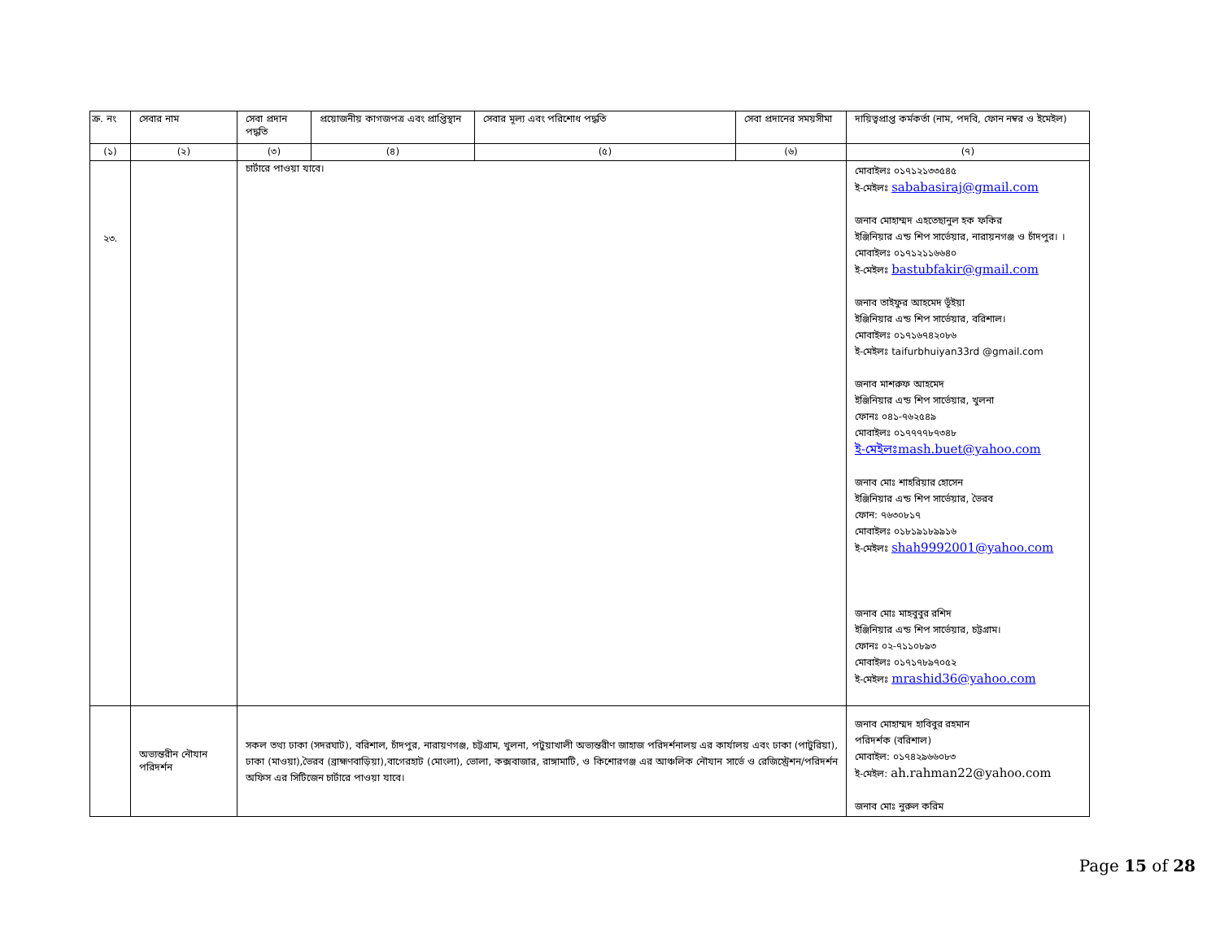| ক্র. নং | সেবার নাম | সেবা প্রদান পদ্ধতি | প্রয়োজনীয় কাগজপত্র এবং প্রাপ্তিস্থান | সেবার মূল্য এবং পরিশোধ পদ্ধতি | সেবা প্রদানের সময়সীমা | দায়িত্বপ্রাপ্ত কর্মকর্তা (নাম, পদবি, ফোন নম্বর ও ইমেইল) |
| --- | --- | --- | --- | --- | --- | --- |
| (১) | (২) | (৩) | (৪) | (৫) | (৬) | (৭) |
| ২৩. | | চার্টারে পাওয়া যাবে। | | | | মোবাইলঃ ০১৭১২১৩৩৫৪৫ ই-মেইলঃ sababasiraj@gmail.com জনাব মোহাম্মদ এহতেছানুল হক ফকির ইঞ্জিনিয়ার এন্ড শিপ সার্ভেয়ার, নারায়নগঞ্জ ও চাঁদপুর। । মোবাইলঃ ০১৭১২১১৬৬৪০ ই-মেইলঃ bastubfakir@gmail.com জনাব তাইফুর আহমেদ ভূঁইয়া ইঞ্জিনিয়ার এন্ড শিপ সার্ভেয়ার, বরিশাল। মোবাইলঃ ০১৭১৬৭৪২০৮৬ ই-মেইলঃ taifurbhuiyan33rd @gmail.com জনাব মাশরুফ আহমেদ ইঞ্জিনিয়ার এন্ড শিপ সার্ভেয়ার, খুলনা ফোনঃ ০৪১-৭৬২৫৪৯ মোবাইলঃ ০১৭৭৭৭৮৭৩৪৮ ই-মেইলঃmash.buet@yahoo.com জনাব মোঃ শাহরিয়ার হোসেন ইঞ্জিনিয়ার এন্ড শিপ সার্ভেয়ার, ভৈরব ফোন: ৭৬৩০৮১৭ মোবাইলঃ ০১৮১৯১৮৯৯১৬ ই-মেইলঃ shah9992001@yahoo.com জনাব মোঃ মাহবুবুর রশিদ ইঞ্জিনিয়ার এন্ড শিপ সার্ভেয়ার, চট্টগ্রাম। ফোনঃ ০২-৭১১০৮৯৩ মোবাইলঃ ০১৭১৭৮৯৭০৫২ ই-মেইলঃ mrashid36@yahoo.com |
| | অভ্যন্তরীন নৌযান পরিদর্শন | সকল তথ্য ঢাকা (সদরঘাট), বরিশাল, চাঁদপুর, নারায়ণগঞ্জ, চট্টগ্রাম, খুলনা, পটুয়াখালী অভ্যন্তরীণ জাহাজ পরিদর্শনালয় এর কার্যালয় এবং ঢাকা (পাটুরিয়া), ঢাকা (মাওয়া),ভৈরব (ব্রাহ্মণবাড়িয়া),বাগেরহাট (মোংলা), ভোলা, কক্সবাজার, রাঙ্গামাটি, ও কিশোরগঞ্জ এর আঞ্চলিক নৌযান সার্ভে ও রেজিস্ট্রেশন/পরিদর্শন অফিস এর সিটিজেন চার্টারে পাওয়া যাবে। | | | | জনাব মোহাম্মদ হাবিবুর রহমান পরিদর্শক (বরিশাল) মোবাইল: ০১৭৪২৯৬৬০৮৩ ই-মেইল: ah.rahman22@yahoo.com জনাব মোঃ নুরুল করিম |
Page 15 of 28